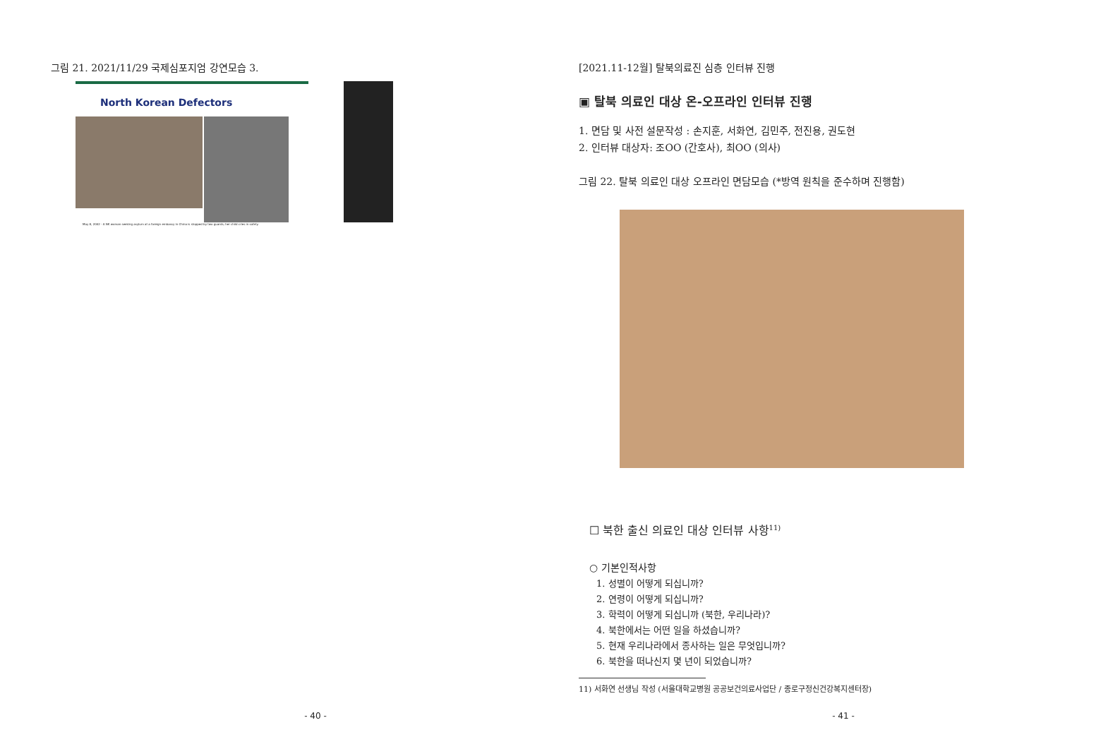그림 21. 2021/11/29 국제심포지엄 강연모습 3.
North Korean Defectors
May 8, 2002 - A NK woman seeking asylum at a foreign embassy in China is stopped by two guards; her child cries in safety.
- 40 -
[2021.11-12월] 탈북의료진 심층 인터뷰 진행
▣ 탈북 의료인 대상 온-오프라인 인터뷰 진행
1. 면담 및 사전 설문작성 : 손지훈, 서화연, 김민주, 전진용, 권도현
2. 인터뷰 대상자: 조OO (간호사), 최OO (의사)
그림 22. 탈북 의료인 대상 오프라인 면담모습 (*방역 원칙을 준수하며 진행함)
☐ 북한 출신 의료인 대상 인터뷰 사항<sup>11)</sup>
○ 기본인적사항
1. 성별이 어떻게 되십니까?
2. 연령이 어떻게 되십니까?
3. 학력이 어떻게 되십니까 (북한, 우리나라)?
4. 북한에서는 어떤 일을 하셨습니까?
5. 현재 우리나라에서 종사하는 일은 무엇입니까?
6. 북한을 떠나신지 몇 년이 되었습니까?
11) 서화연 선생님 작성 (서울대학교병원 공공보건의료사업단 / 종로구정신건강복지센터장)
- 41 -